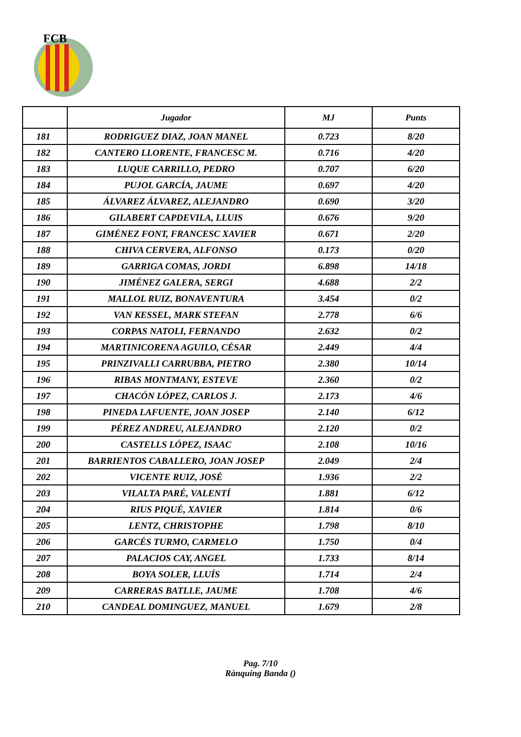FCB
| | Jugador | MJ | Punts |
| --- | --- | --- | --- |
| 181 | RODRIGUEZ DIAZ, JOAN MANEL | 0.723 | 8/20 |
| 182 | CANTERO LLORENTE, FRANCESC M. | 0.716 | 4/20 |
| 183 | LUQUE CARRILLO, PEDRO | 0.707 | 6/20 |
| 184 | PUJOL GARCÍA, JAUME | 0.697 | 4/20 |
| 185 | ÁLVAREZ ÁLVAREZ, ALEJANDRO | 0.690 | 3/20 |
| 186 | GILABERT CAPDEVILA, LLUIS | 0.676 | 9/20 |
| 187 | GIMÉNEZ FONT, FRANCESC XAVIER | 0.671 | 2/20 |
| 188 | CHIVA CERVERA, ALFONSO | 0.173 | 0/20 |
| 189 | GARRIGA COMAS, JORDI | 6.898 | 14/18 |
| 190 | JIMÉNEZ GALERA, SERGI | 4.688 | 2/2 |
| 191 | MALLOL RUIZ, BONAVENTURA | 3.454 | 0/2 |
| 192 | VAN KESSEL, MARK STEFAN | 2.778 | 6/6 |
| 193 | CORPAS NATOLI, FERNANDO | 2.632 | 0/2 |
| 194 | MARTINICORENA AGUILO, CÉSAR | 2.449 | 4/4 |
| 195 | PRINZIVALLI CARRUBBA, PIETRO | 2.380 | 10/14 |
| 196 | RIBAS MONTMANY, ESTEVE | 2.360 | 0/2 |
| 197 | CHACÓN LÓPEZ, CARLOS J. | 2.173 | 4/6 |
| 198 | PINEDA LAFUENTE, JOAN JOSEP | 2.140 | 6/12 |
| 199 | PÉREZ ANDREU, ALEJANDRO | 2.120 | 0/2 |
| 200 | CASTELLS LÓPEZ, ISAAC | 2.108 | 10/16 |
| 201 | BARRIENTOS CABALLERO, JOAN JOSEP | 2.049 | 2/4 |
| 202 | VICENTE RUIZ, JOSÉ | 1.936 | 2/2 |
| 203 | VILALTA PARÉ, VALENTÍ | 1.881 | 6/12 |
| 204 | RIUS PIQUÉ, XAVIER | 1.814 | 0/6 |
| 205 | LENTZ, CHRISTOPHE | 1.798 | 8/10 |
| 206 | GARCÉS TURMO, CARMELO | 1.750 | 0/4 |
| 207 | PALACIOS CAY, ANGEL | 1.733 | 8/14 |
| 208 | BOYA SOLER, LLUÍS | 1.714 | 2/4 |
| 209 | CARRERAS BATLLE, JAUME | 1.708 | 4/6 |
| 210 | CANDEAL DOMINGUEZ, MANUEL | 1.679 | 2/8 |
Pag. 7/10
Rànquing Banda ()